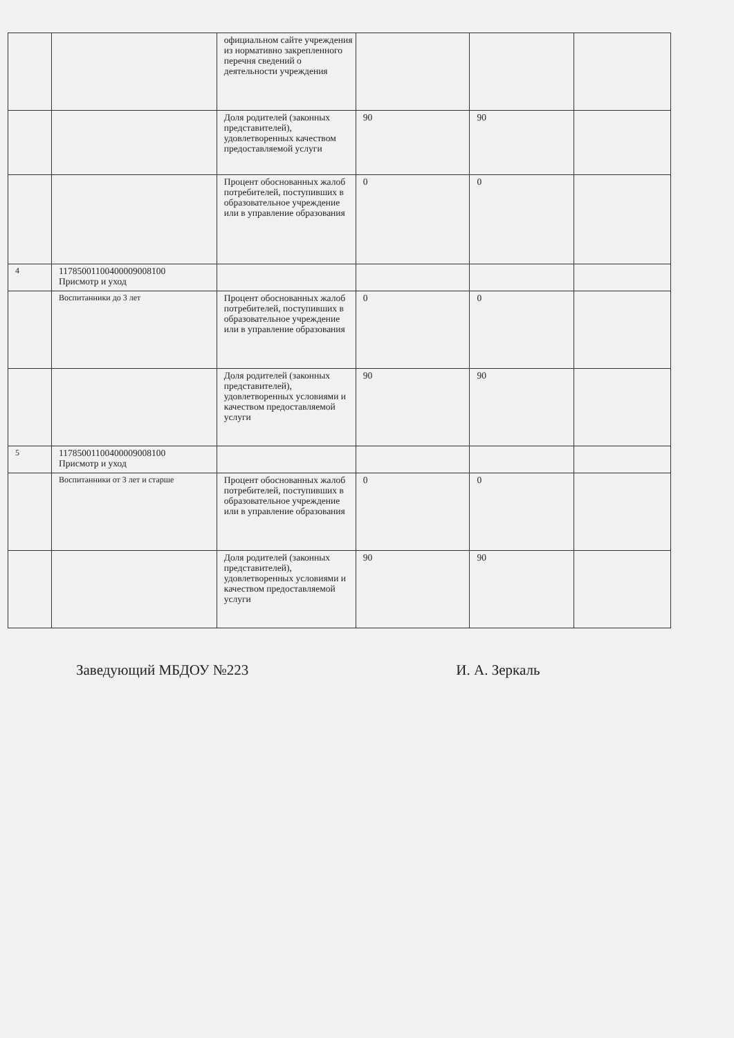| | | официальном сайте учреждения из нормативно закрепленного перечня сведений о деятельности учреждения | | | |
| | | Доля родителей (законных представителей), удовлетворенных качеством предоставляемой услуги | 90 | 90 | |
| | | Процент обоснованных жалоб потребителей, поступивших в образовательное учреждение или в управление образования | 0 | 0 | |
| 4 | 11785001100400009008100 Присмотр и уход | | | | |
| | Воспитанники до 3 лет | Процент обоснованных жалоб потребителей, поступивших в образовательное учреждение или в управление образования | 0 | 0 | |
| | | Доля родителей (законных представителей), удовлетворенных условиями и качеством предоставляемой услуги | 90 | 90 | |
| 5 | 11785001100400009008100 Присмотр и уход | | | | |
| | Воспитанники от 3 лет и старше | Процент обоснованных жалоб потребителей, поступивших в образовательное учреждение или в управление образования | 0 | 0 | |
| | | Доля родителей (законных представителей), удовлетворенных условиями и качеством предоставляемой услуги | 90 | 90 | |
Заведующий МБДОУ №223 И. А. Зеркаль